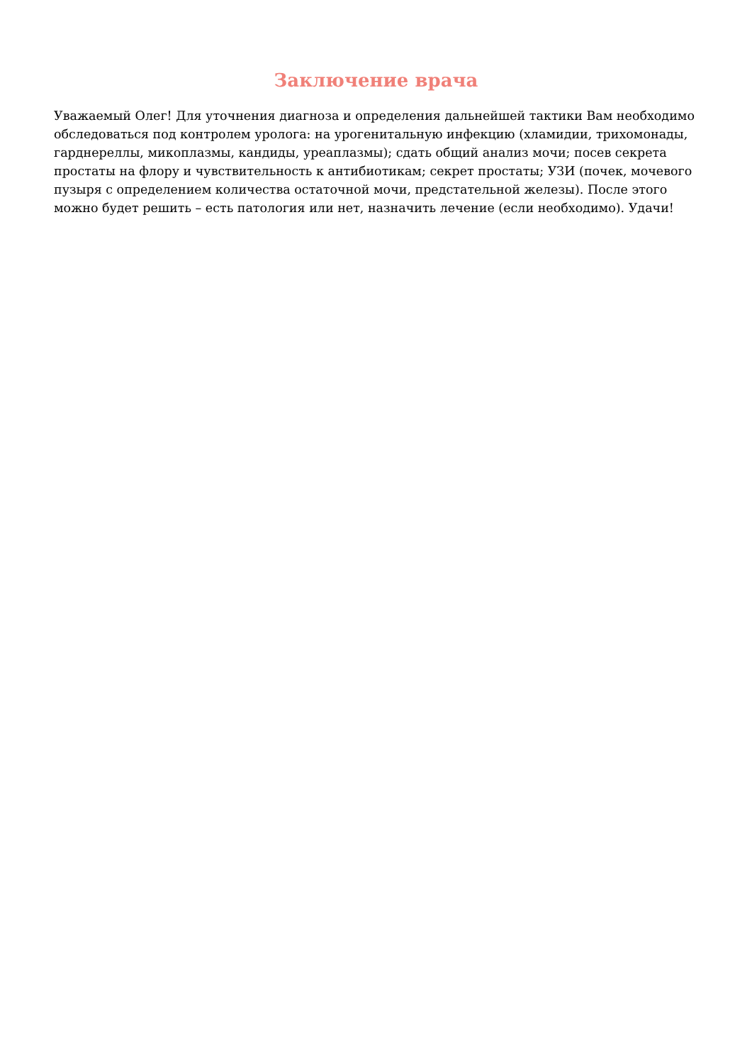Заключение врача
Уважаемый Олег! Для уточнения диагноза и определения дальнейшей тактики Вам необходимо обследоваться под контролем уролога: на урогенитальную инфекцию (хламидии, трихомонады, гарднереллы, микоплазмы, кандиды, уреаплазмы); сдать общий анализ мочи; посев секрета простаты на флору и чувствительность к антибиотикам; секрет простаты; УЗИ (почек, мочевого пузыря с определением количества остаточной мочи, предстательной железы). После этого можно будет решить – есть патология или нет, назначить лечение (если необходимо). Удачи!